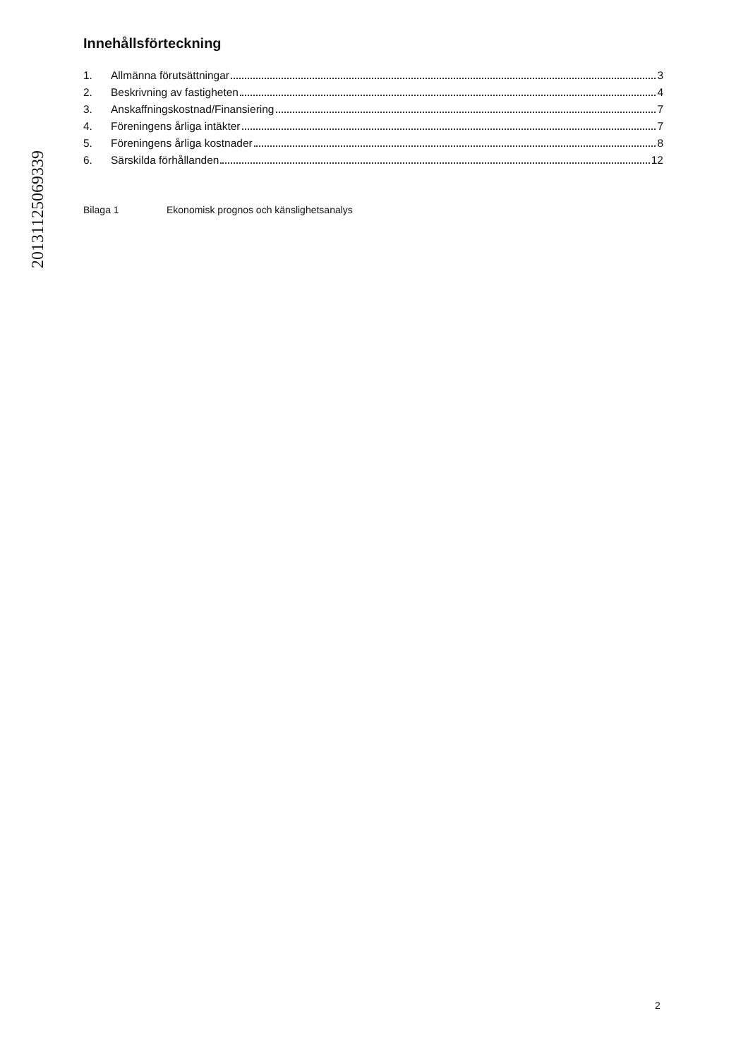20131125069339
Innehållsförteckning
1. Allmänna förutsättningar 3
2. Beskrivning av fastigheten 4
3. Anskaffningskostnad/Finansiering 7
4. Föreningens årliga intäkter 7
5. Föreningens årliga kostnader 8
6. Särskilda förhållanden 12
Bilaga 1 Ekonomisk prognos och känslighetsanalys
2